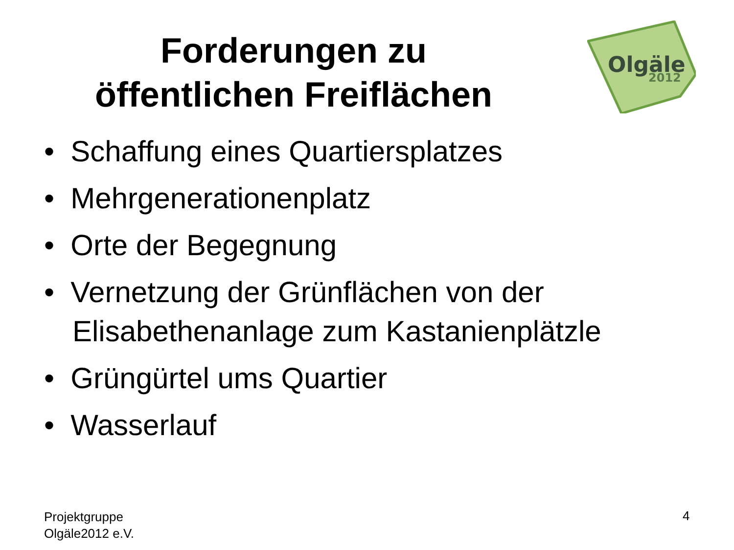Forderungen zu
öffentlichen Freiflächen
Olgäle
2012
• Schaffung eines Quartiersplatzes
• Mehrgenerationenplatz
• Orte der Begegnung
• Vernetzung der Grünflächen von der Elisabethenanlage zum Kastanienplätzle
• Grüngürtel ums Quartier
• Wasserlauf
Projektgruppe
Olgäle2012 e.V.
4